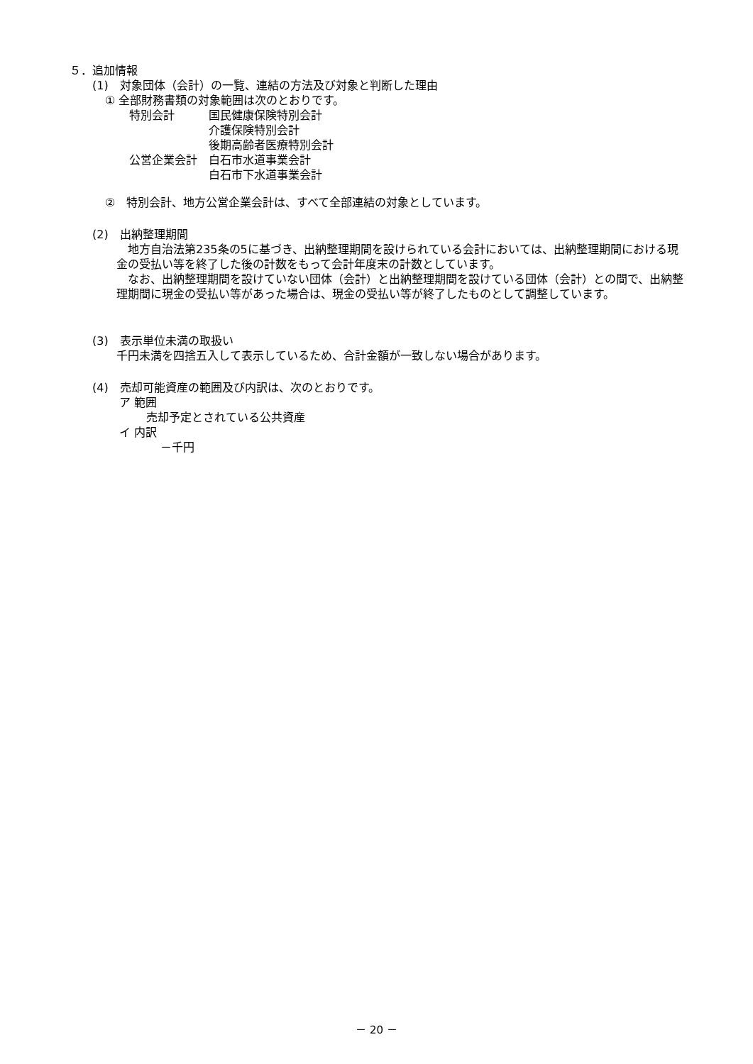５．追加情報
(1)　対象団体（会計）の一覧、連結の方法及び対象と判断した理由
① 全部財務書類の対象範囲は次のとおりです。
特別会計　　　国民健康保険特別会計
　　　　　　　介護保険特別会計
　　　　　　　後期高齢者医療特別会計
公営企業会計　白石市水道事業会計
　　　　　　　白石市下水道事業会計
②　特別会計、地方公営企業会計は、すべて全部連結の対象としています。
(2)　出納整理期間
　地方自治法第235条の5に基づき、出納整理期間を設けられている会計においては、出納整理期間における現金の受払い等を終了した後の計数をもって会計年度末の計数としています。
　なお、出納整理期間を設けていない団体（会計）と出納整理期間を設けている団体（会計）との間で、出納整理期間に現金の受払い等があった場合は、現金の受払い等が終了したものとして調整しています。
(3)　表示単位未満の取扱い
千円未満を四捨五入して表示しているため、合計金額が一致しない場合があります。
(4)　売却可能資産の範囲及び内訳は、次のとおりです。
ア 範囲
売却予定とされている公共資産
イ 内訳
－千円
－ 20 －